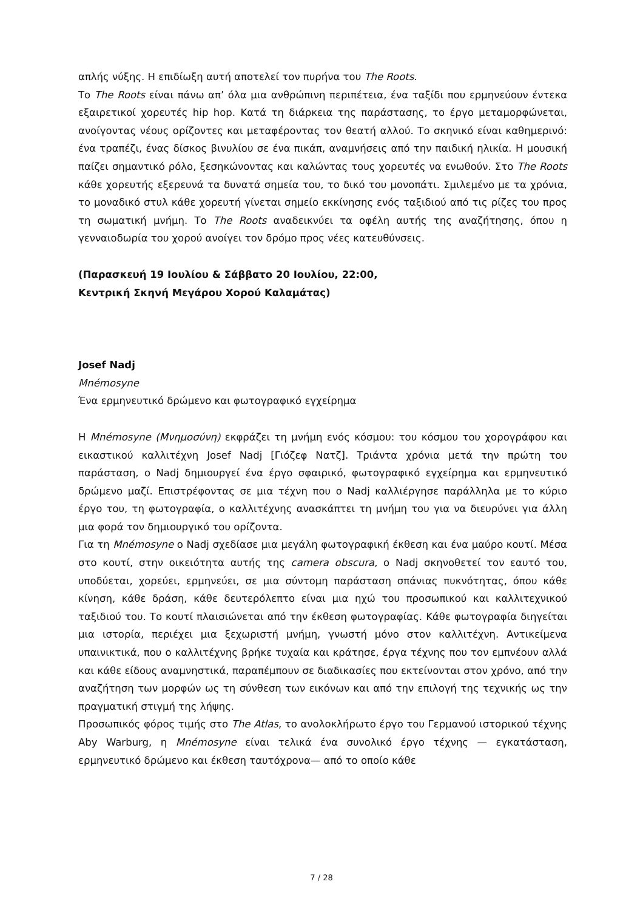απλής νύξης. Η επιδίωξη αυτή αποτελεί τον πυρήνα του The Roots.
Το The Roots είναι πάνω απ’ όλα μια ανθρώπινη περιπέτεια, ένα ταξίδι που ερμηνεύουν έντεκα εξαιρετικοί χορευτές hip hop. Κατά τη διάρκεια της παράστασης, το έργο μεταμορφώνεται, ανοίγοντας νέους ορίζοντες και μεταφέροντας τον θεατή αλλού. Το σκηνικό είναι καθημερινό: ένα τραπέζι, ένας δίσκος βινυλίου σε ένα πικάπ, αναμνήσεις από την παιδική ηλικία. Η μουσική παίζει σημαντικό ρόλο, ξεσηκώνοντας και καλώντας τους χορευτές να ενωθούν. Στο The Roots κάθε χορευτής εξερευνά τα δυνατά σημεία του, το δικό του μονοπάτι. Σμιλεμένο με τα χρόνια, το μοναδικό στυλ κάθε χορευτή γίνεται σημείο εκκίνησης ενός ταξιδιού από τις ρίζες του προς τη σωματική μνήμη. Το The Roots αναδεικνύει τα οφέλη αυτής της αναζήτησης, όπου η γενναιοδωρία του χορού ανοίγει τον δρόμο προς νέες κατευθύνσεις.
(Παρασκευή 19 Ιουλίου & Σάββατο 20 Ιουλίου, 22:00,
Κεντρική Σκηνή Μεγάρου Χορού Καλαμάτας)
Josef Nadj
Mnémosyne
Ένα ερμηνευτικό δρώμενο και φωτογραφικό εγχείρημα
Η Mnémosyne (Μνημοσύνη) εκφράζει τη μνήμη ενός κόσμου: του κόσμου του χορογράφου και εικαστικού καλλιτέχνη Josef Nadj [Γιόζεφ Νατζ]. Τριάντα χρόνια μετά την πρώτη του παράσταση, ο Nadj δημιουργεί ένα έργο σφαιρικό, φωτογραφικό εγχείρημα και ερμηνευτικό δρώμενο μαζί. Επιστρέφοντας σε μια τέχνη που ο Nadj καλλιέργησε παράλληλα με το κύριο έργο του, τη φωτογραφία, ο καλλιτέχνης ανασκάπτει τη μνήμη του για να διευρύνει για άλλη μια φορά τον δημιουργικό του ορίζοντα.
Για τη Mnémosyne ο Nadj σχεδίασε μια μεγάλη φωτογραφική έκθεση και ένα μαύρο κουτί. Μέσα στο κουτί, στην οικειότητα αυτής της camera obscura, ο Nadj σκηνοθετεί τον εαυτό του, υποδύεται, χορεύει, ερμηνεύει, σε μια σύντομη παράσταση σπάνιας πυκνότητας, όπου κάθε κίνηση, κάθε δράση, κάθε δευτερόλεπτο είναι μια ηχώ του προσωπικού και καλλιτεχνικού ταξιδιού του. Το κουτί πλαισιώνεται από την έκθεση φωτογραφίας. Κάθε φωτογραφία διηγείται μια ιστορία, περιέχει μια ξεχωριστή μνήμη, γνωστή μόνο στον καλλιτέχνη. Αντικείμενα υπαινικτικά, που ο καλλιτέχνης βρήκε τυχαία και κράτησε, έργα τέχνης που τον εμπνέουν αλλά και κάθε είδους αναμνηστικά, παραπέμπουν σε διαδικασίες που εκτείνονται στον χρόνο, από την αναζήτηση των μορφών ως τη σύνθεση των εικόνων και από την επιλογή της τεχνικής ως την πραγματική στιγμή της λήψης.
Προσωπικός φόρος τιμής στο The Atlas, το ανολοκλήρωτο έργο του Γερμανού ιστορικού τέχνης Aby Warburg, η Mnémosyne είναι τελικά ένα συνολικό έργο τέχνης — εγκατάσταση, ερμηνευτικό δρώμενο και έκθεση ταυτόχρονα— από το οποίο κάθε
7 / 28